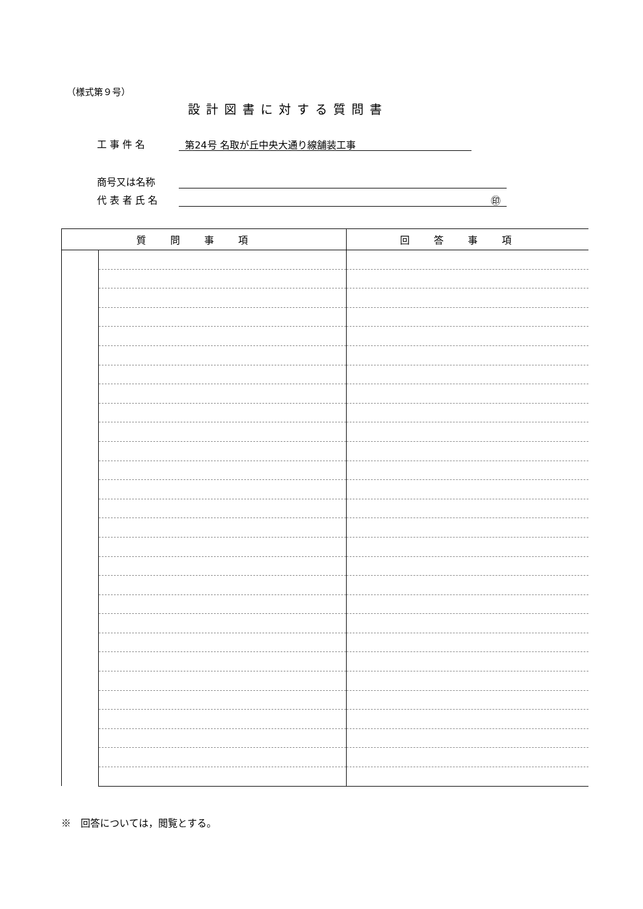（様式第９号）
設計図書に対する質問書
工 事 件 名 第24号 名取が丘中央大通り線舗装工事
商号又は名称
代 表 者 氏 名 ㊞
| 質問事項 | | 回答事項 |
| --- | --- | --- |
※　回答については，閲覧とする。